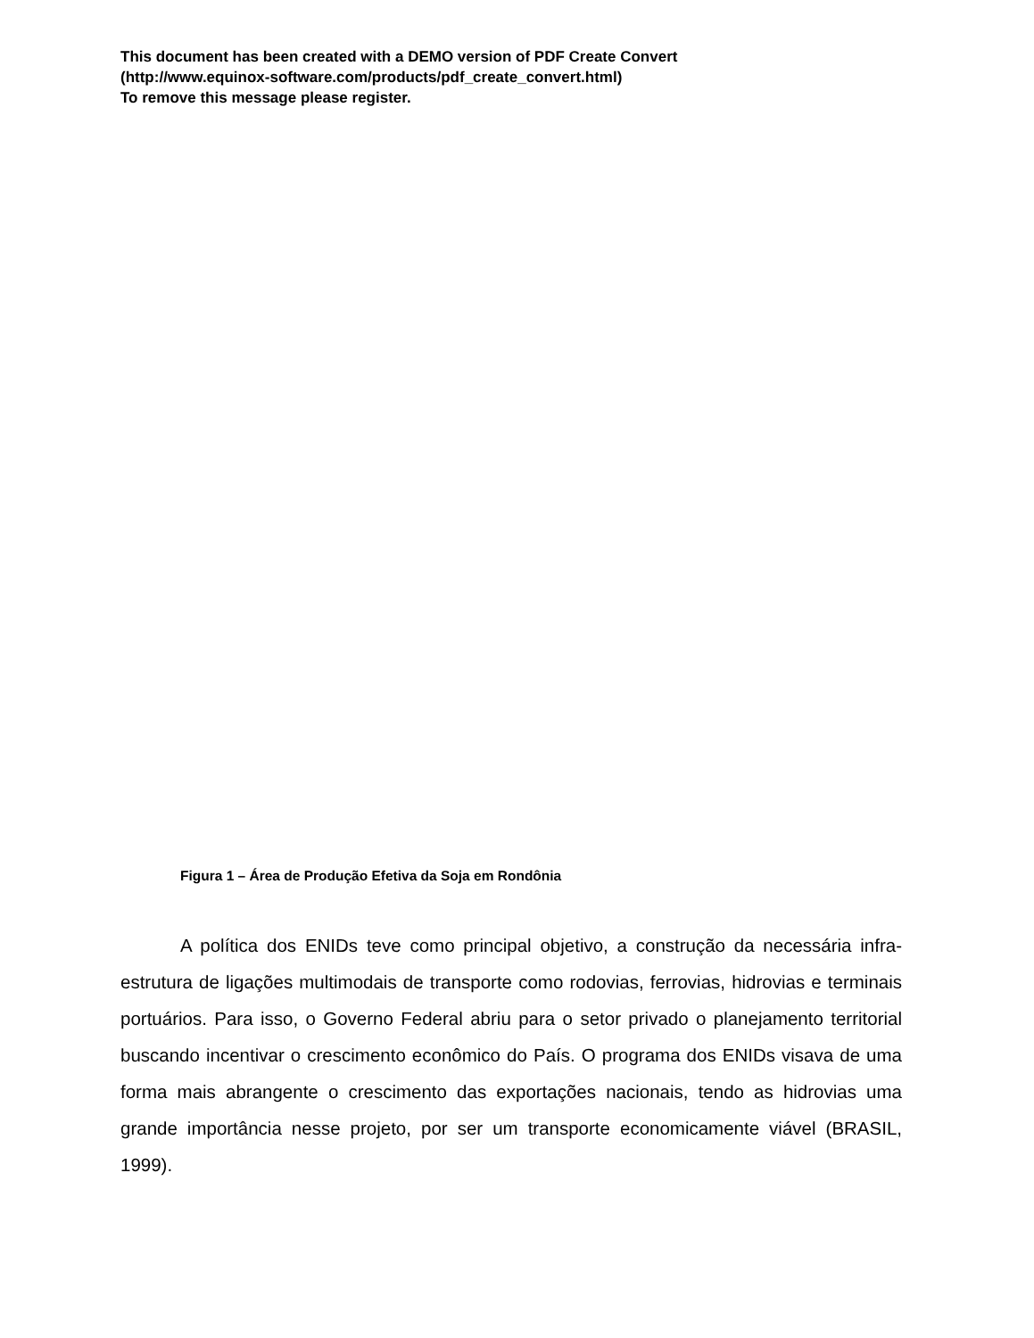This document has been created with a DEMO version of PDF Create Convert
(http://www.equinox-software.com/products/pdf_create_convert.html)
To remove this message please register.
Figura 1 – Área de Produção Efetiva da Soja em Rondônia
A política dos ENIDs teve como principal objetivo, a construção da necessária infra-estrutura de ligações multimodais de transporte como rodovias, ferrovias, hidrovias e terminais portuários. Para isso, o Governo Federal abriu para o setor privado o planejamento territorial buscando incentivar o crescimento econômico do País. O programa dos ENIDs visava de uma forma mais abrangente o crescimento das exportações nacionais, tendo as hidrovias uma grande importância nesse projeto, por ser um transporte economicamente viável (BRASIL, 1999).